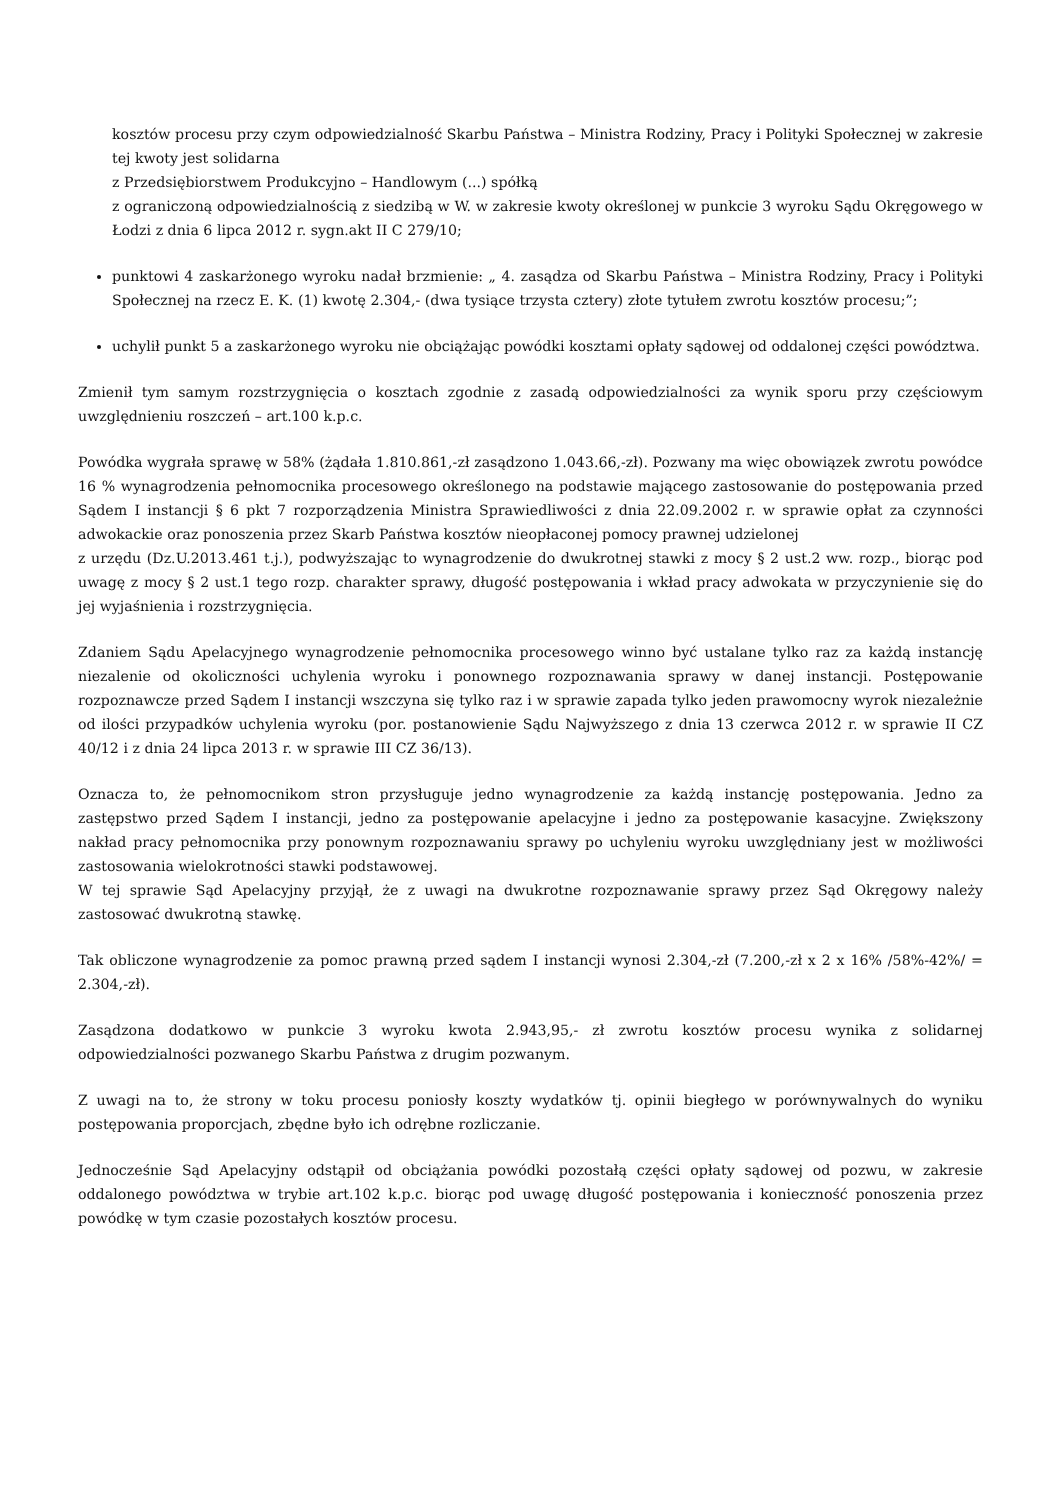kosztów procesu przy czym odpowiedzialność Skarbu Państwa – Ministra Rodziny, Pracy i Polityki Społecznej w zakresie tej kwoty jest solidarna
z Przedsiębiorstwem Produkcyjno – Handlowym (...) spółką
z ograniczoną odpowiedzialnością z siedzibą w W. w zakresie kwoty określonej w punkcie 3 wyroku Sądu Okręgowego w Łodzi z dnia 6 lipca 2012 r. sygn.akt II C 279/10;
punktowi 4 zaskarżonego wyroku nadał brzmienie: „ 4. zasądza od Skarbu Państwa – Ministra Rodziny, Pracy i Polityki Społecznej na rzecz E. K. (1) kwotę 2.304,- (dwa tysiące trzysta cztery) złote tytułem zwrotu kosztów procesu;”;
uchylił punkt 5 a zaskarżonego wyroku nie obciążając powódki kosztami opłaty sądowej od oddalonej części powództwa.
Zmienił tym samym rozstrzygnięcia o kosztach zgodnie z zasadą odpowiedzialności za wynik sporu przy częściowym uwzględnieniu roszczeń – art.100 k.p.c.
Powódka wygrała sprawę w 58% (żądała 1.810.861,-zł zasądzono 1.043.66,-zł). Pozwany ma więc obowiązek zwrotu powódce 16 % wynagrodzenia pełnomocnika procesowego określonego na podstawie mającego zastosowanie do postępowania przed Sądem I instancji § 6 pkt 7 rozporządzenia Ministra Sprawiedliwości z dnia 22.09.2002 r. w sprawie opłat za czynności adwokackie oraz ponoszenia przez Skarb Państwa kosztów nieopłaconej pomocy prawnej udzielonej
z urzędu (Dz.U.2013.461 t.j.), podwyższając to wynagrodzenie do dwukrotnej stawki z mocy § 2 ust.2 ww. rozp., biorąc pod uwagę z mocy § 2 ust.1 tego rozp. charakter sprawy, długość postępowania i wkład pracy adwokata w przyczynienie się do jej wyjaśnienia i rozstrzygnięcia.
Zdaniem Sądu Apelacyjnego wynagrodzenie pełnomocnika procesowego winno być ustalane tylko raz za każdą instancję niezalenie od okoliczności uchylenia wyroku i ponownego rozpoznawania sprawy w danej instancji. Postępowanie rozpoznawcze przed Sądem I instancji wszczyna się tylko raz i w sprawie zapada tylko jeden prawomocny wyrok niezależnie od ilości przypadków uchylenia wyroku (por. postanowienie Sądu Najwyższego z dnia 13 czerwca 2012 r. w sprawie II CZ 40/12 i z dnia 24 lipca 2013 r. w sprawie III CZ 36/13).
Oznacza to, że pełnomocnikom stron przysługuje jedno wynagrodzenie za każdą instancję postępowania. Jedno za zastępstwo przed Sądem I instancji, jedno za postępowanie apelacyjne i jedno za postępowanie kasacyjne. Zwiększony nakład pracy pełnomocnika przy ponownym rozpoznawaniu sprawy po uchyleniu wyroku uwzględniany jest w możliwości zastosowania wielokrotności stawki podstawowej.
W tej sprawie Sąd Apelacyjny przyjął, że z uwagi na dwukrotne rozpoznawanie sprawy przez Sąd Okręgowy należy zastosować dwukrotną stawkę.
Tak obliczone wynagrodzenie za pomoc prawną przed sądem I instancji wynosi 2.304,-zł (7.200,-zł x 2 x 16% /58%-42%/ = 2.304,-zł).
Zasądzona dodatkowo w punkcie 3 wyroku kwota 2.943,95,- zł zwrotu kosztów procesu wynika z solidarnej odpowiedzialności pozwanego Skarbu Państwa z drugim pozwanym.
Z uwagi na to, że strony w toku procesu poniosły koszty wydatków tj. opinii biegłego w porównywalnych do wyniku postępowania proporcjach, zbędne było ich odrębne rozliczanie.
Jednocześnie Sąd Apelacyjny odstąpił od obciążania powódki pozostałą części opłaty sądowej od pozwu, w zakresie oddalonego powództwa w trybie art.102 k.p.c. biorąc pod uwagę długość postępowania i konieczność ponoszenia przez powódkę w tym czasie pozostałych kosztów procesu.